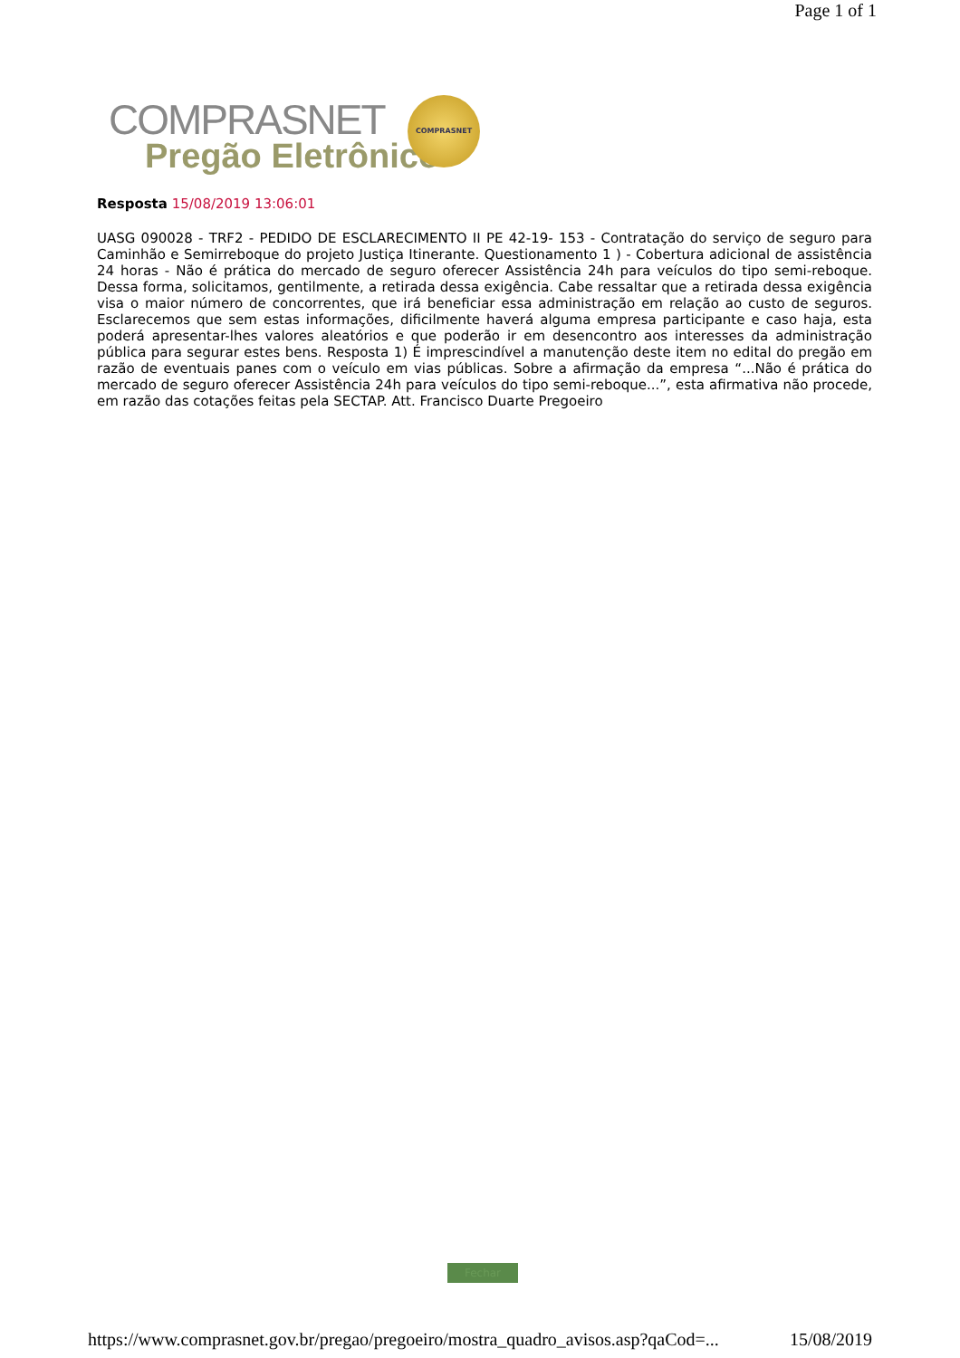Page 1 of 1
COMPRASNET
Pregão Eletrônico
COMPRASNET
Resposta 15/08/2019 13:06:01
UASG 090028 - TRF2 - PEDIDO DE ESCLARECIMENTO II PE 42-19- 153 - Contratação do serviço de seguro para Caminhão e Semirreboque do projeto Justiça Itinerante. Questionamento 1 ) - Cobertura adicional de assistência 24 horas - Não é prática do mercado de seguro oferecer Assistência 24h para veículos do tipo semi-reboque. Dessa forma, solicitamos, gentilmente, a retirada dessa exigência. Cabe ressaltar que a retirada dessa exigência visa o maior número de concorrentes, que irá beneficiar essa administração em relação ao custo de seguros. Esclarecemos que sem estas informações, dificilmente haverá alguma empresa participante e caso haja, esta poderá apresentar-lhes valores aleatórios e que poderão ir em desencontro aos interesses da administração pública para segurar estes bens. Resposta 1) É imprescindível a manutenção deste item no edital do pregão em razão de eventuais panes com o veículo em vias públicas. Sobre a afirmação da empresa “...Não é prática do mercado de seguro oferecer Assistência 24h para veículos do tipo semi-reboque...”, esta afirmativa não procede, em razão das cotações feitas pela SECTAP. Att. Francisco Duarte Pregoeiro
Fechar
https://www.comprasnet.gov.br/pregao/pregoeiro/mostra_quadro_avisos.asp?qaCod=... 15/08/2019